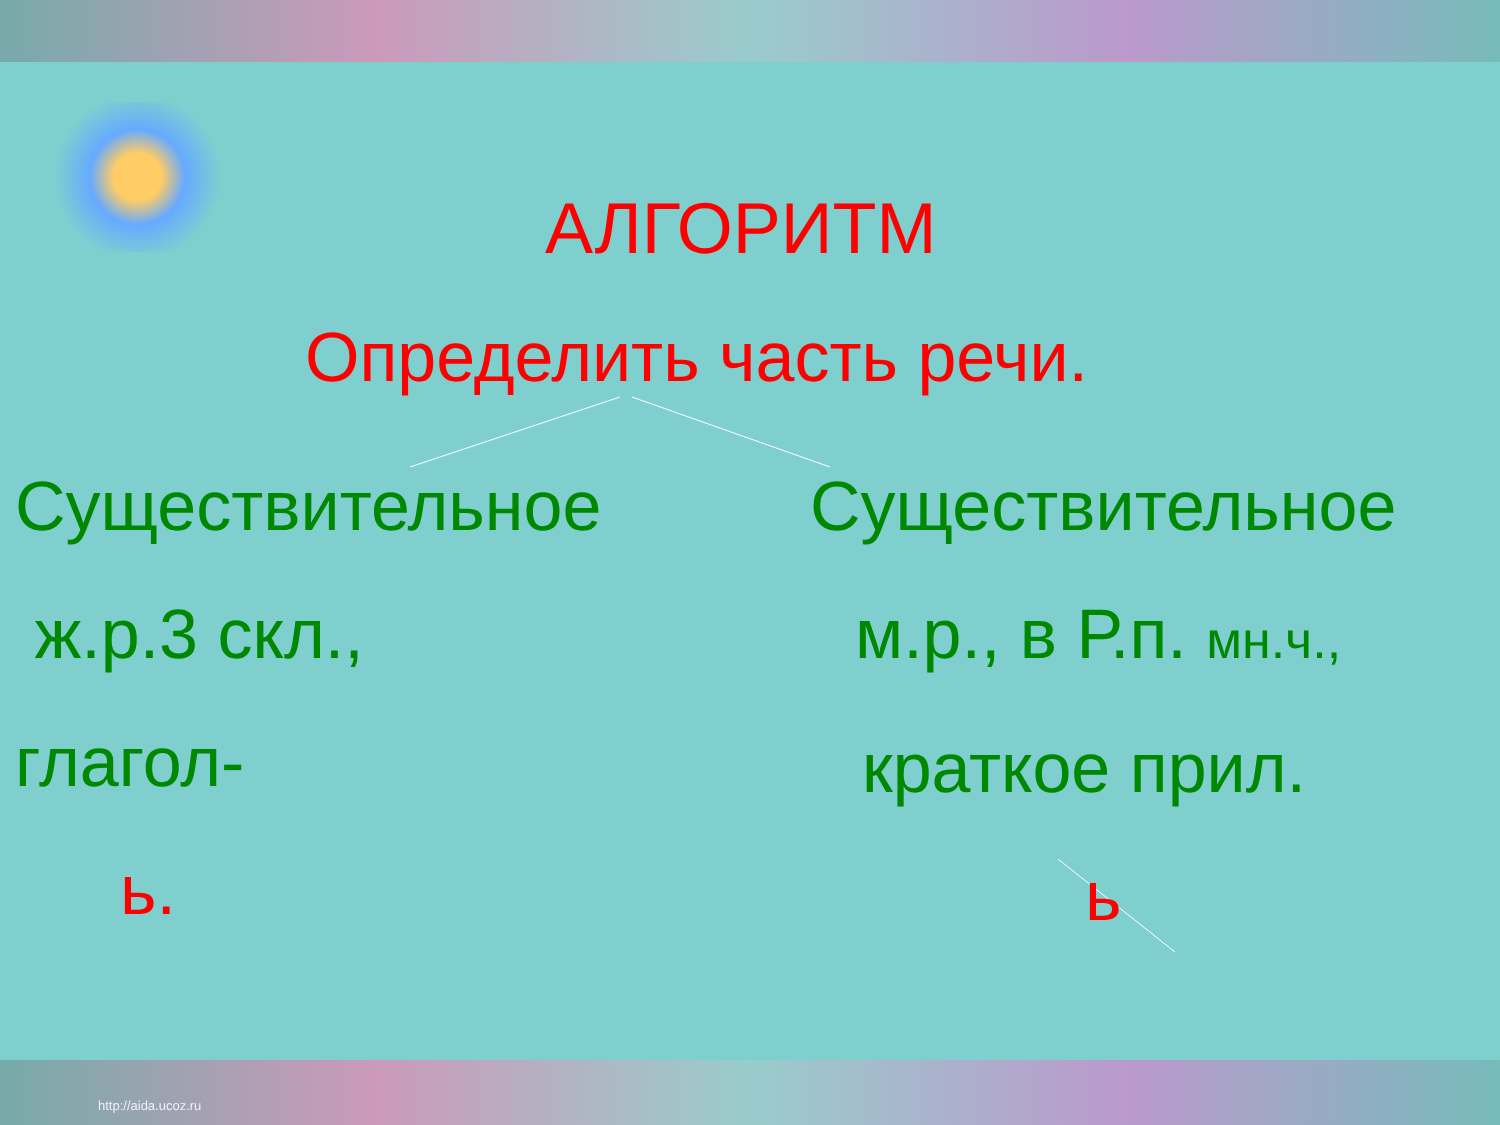АЛГОРИТМ
Определить часть речи.
Существительное
ж.р.3 скл.,
глагол-
ь.
Существительное
м.р., в Р.п. мн.ч.,
краткое прил.
ь
http://aida.ucoz.ru